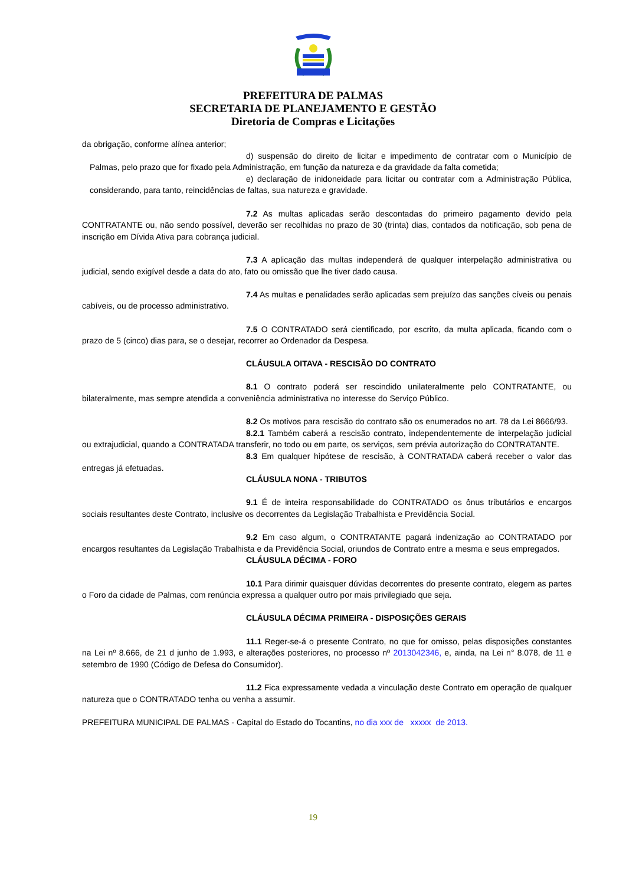PREFEITURA DE PALMAS
SECRETARIA DE PLANEJAMENTO E GESTÃO
Diretoria de Compras e Licitações
da obrigação, conforme alínea anterior;
d) suspensão do direito de licitar e impedimento de contratar com o Município de Palmas, pelo prazo que for fixado pela Administração, em função da natureza e da gravidade da falta cometida;
e) declaração de inidoneidade para licitar ou contratar com a Administração Pública, considerando, para tanto, reincidências de faltas, sua natureza e gravidade.
7.2 As multas aplicadas serão descontadas do primeiro pagamento devido pela CONTRATANTE ou, não sendo possível, deverão ser recolhidas no prazo de 30 (trinta) dias, contados da notificação, sob pena de inscrição em Dívida Ativa para cobrança judicial.
7.3 A aplicação das multas independerá de qualquer interpelação administrativa ou judicial, sendo exigível desde a data do ato, fato ou omissão que lhe tiver dado causa.
7.4 As multas e penalidades serão aplicadas sem prejuízo das sanções cíveis ou penais cabíveis, ou de processo administrativo.
7.5 O CONTRATADO será cientificado, por escrito, da multa aplicada, ficando com o prazo de 5 (cinco) dias para, se o desejar, recorrer ao Ordenador da Despesa.
CLÁUSULA OITAVA - RESCISÃO DO CONTRATO
8.1 O contrato poderá ser rescindido unilateralmente pelo CONTRATANTE, ou bilateralmente, mas sempre atendida a conveniência administrativa no interesse do Serviço Público.
8.2 Os motivos para rescisão do contrato são os enumerados no art. 78 da Lei 8666/93.
8.2.1 Também caberá a rescisão contrato, independentemente de interpelação judicial ou extrajudicial, quando a CONTRATADA transferir, no todo ou em parte, os serviços, sem prévia autorização do CONTRATANTE.
8.3 Em qualquer hipótese de rescisão, à CONTRATADA caberá receber o valor das entregas já efetuadas.
CLÁUSULA NONA - TRIBUTOS
9.1 É de inteira responsabilidade do CONTRATADO os ônus tributários e encargos sociais resultantes deste Contrato, inclusive os decorrentes da Legislação Trabalhista e Previdência Social.
9.2 Em caso algum, o CONTRATANTE pagará indenização ao CONTRATADO por encargos resultantes da Legislação Trabalhista e da Previdência Social, oriundos de Contrato entre a mesma e seus empregados.
CLÁUSULA DÉCIMA - FORO
10.1 Para dirimir quaisquer dúvidas decorrentes do presente contrato, elegem as partes o Foro da cidade de Palmas, com renúncia expressa a qualquer outro por mais privilegiado que seja.
CLÁUSULA DÉCIMA PRIMEIRA - DISPOSIÇÕES GERAIS
11.1 Reger-se-á o presente Contrato, no que for omisso, pelas disposições constantes na Lei nº 8.666, de 21 d junho de 1.993, e alterações posteriores, no processo nº 2013042346, e, ainda, na Lei n° 8.078, de 11 e setembro de 1990 (Código de Defesa do Consumidor).
11.2 Fica expressamente vedada a vinculação deste Contrato em operação de qualquer natureza que o CONTRATADO tenha ou venha a assumir.
PREFEITURA MUNICIPAL DE PALMAS - Capital do Estado do Tocantins, no dia xxx de xxxxx de 2013.
19